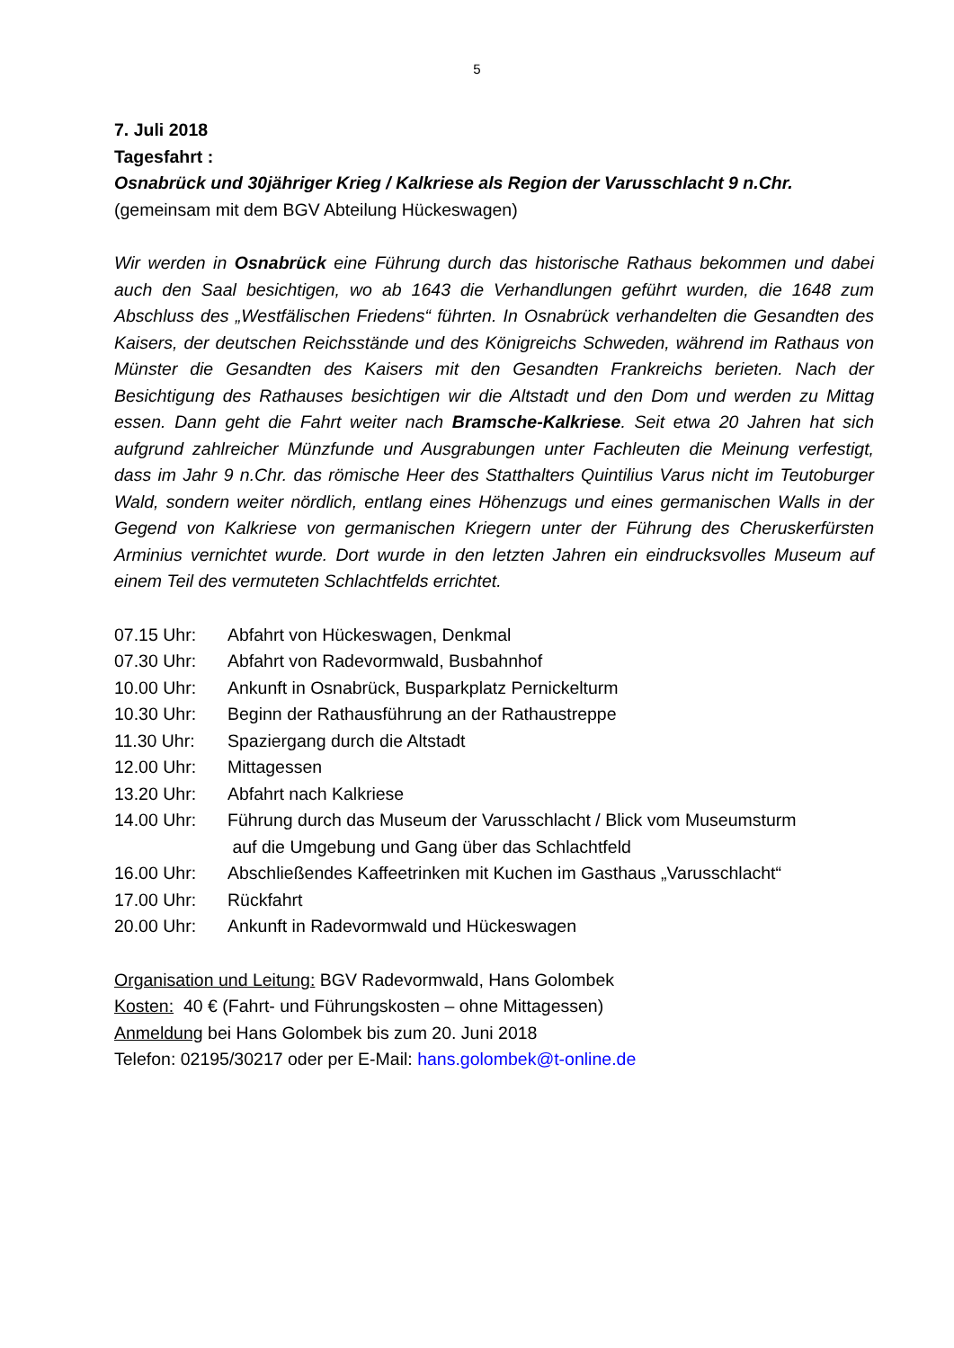5
7. Juli 2018
Tagesfahrt :
Osnabrück und 30jähriger Krieg / Kalkriese als Region der Varusschlacht 9 n.Chr.
(gemeinsam mit dem BGV Abteilung Hückeswagen)
Wir werden in Osnabrück eine Führung durch das historische Rathaus bekommen und dabei auch den Saal besichtigen, wo ab 1643 die Verhandlungen geführt wurden, die 1648 zum Abschluss des „Westfälischen Friedens“ führten. In Osnabrück verhandelten die Gesandten des Kaisers, der deutschen Reichsstände und des Königreichs Schweden, während im Rathaus von Münster die Gesandten des Kaisers mit den Gesandten Frankreichs berieten. Nach der Besichtigung des Rathauses besichtigen wir die Altstadt und den Dom und werden zu Mittag essen. Dann geht die Fahrt weiter nach Bramsche-Kalkriese. Seit etwa 20 Jahren hat sich aufgrund zahlreicher Münzfunde und Ausgrabungen unter Fachleuten die Meinung verfestigt, dass im Jahr 9 n.Chr. das römische Heer des Statthalters Quintilius Varus nicht im Teutoburger Wald, sondern weiter nördlich, entlang eines Höhenzugs und eines germanischen Walls in der Gegend von Kalkriese von germanischen Kriegern unter der Führung des Cheruskerfürsten Arminius vernichtet wurde. Dort wurde in den letzten Jahren ein eindrucksvolles Museum auf einem Teil des vermuteten Schlachtfelds errichtet.
| 07.15 Uhr: | Abfahrt von Hückeswagen, Denkmal |
| 07.30 Uhr: | Abfahrt von Radevormwald, Busbahnhof |
| 10.00 Uhr: | Ankunft in Osnabrück, Busparkplatz Pernickelturm |
| 10.30 Uhr: | Beginn der Rathausführung an der Rathaustreppe |
| 11.30 Uhr: | Spaziergang durch die Altstadt |
| 12.00 Uhr: | Mittagessen |
| 13.20 Uhr: | Abfahrt nach Kalkriese |
| 14.00 Uhr: | Führung durch das Museum der Varusschlacht / Blick vom Museumsturm auf die Umgebung und Gang über das Schlachtfeld |
| 16.00 Uhr: | Abschließendes Kaffeetrinken mit Kuchen im Gasthaus „Varusschlacht“ |
| 17.00 Uhr: | Rückfahrt |
| 20.00 Uhr: | Ankunft in Radevormwald und Hückeswagen |
Organisation und Leitung: BGV Radevormwald, Hans Golombek
Kosten: 40 € (Fahrt- und Führungskosten – ohne Mittagessen)
Anmeldung bei Hans Golombek bis zum 20. Juni 2018
Telefon: 02195/30217 oder per E-Mail: hans.golombek@t-online.de